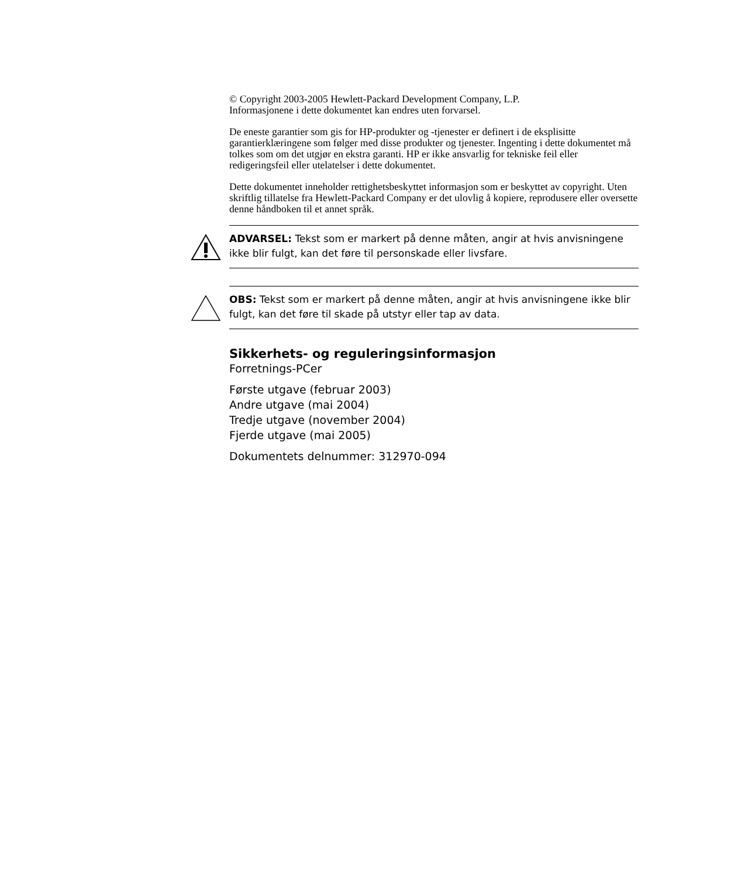© Copyright 2003-2005 Hewlett-Packard Development Company, L.P.
Informasjonene i dette dokumentet kan endres uten forvarsel.
De eneste garantier som gis for HP-produkter og -tjenester er definert i de eksplisitte garantierklæringene som følger med disse produkter og tjenester. Ingenting i dette dokumentet må tolkes som om det utgjør en ekstra garanti. HP er ikke ansvarlig for tekniske feil eller redigeringsfeil eller utelatelser i dette dokumentet.
Dette dokumentet inneholder rettighetsbeskyttet informasjon som er beskyttet av copyright. Uten skriftlig tillatelse fra Hewlett-Packard Company er det ulovlig å kopiere, reprodusere eller oversette denne håndboken til et annet språk.
ADVARSEL: Tekst som er markert på denne måten, angir at hvis anvisningene ikke blir fulgt, kan det føre til personskade eller livsfare.
OBS: Tekst som er markert på denne måten, angir at hvis anvisningene ikke blir fulgt, kan det føre til skade på utstyr eller tap av data.
Sikkerhets- og reguleringsinformasjon
Forretnings-PCer
Første utgave (februar 2003)
Andre utgave (mai 2004)
Tredje utgave (november 2004)
Fjerde utgave (mai 2005)
Dokumentets delnummer: 312970-094